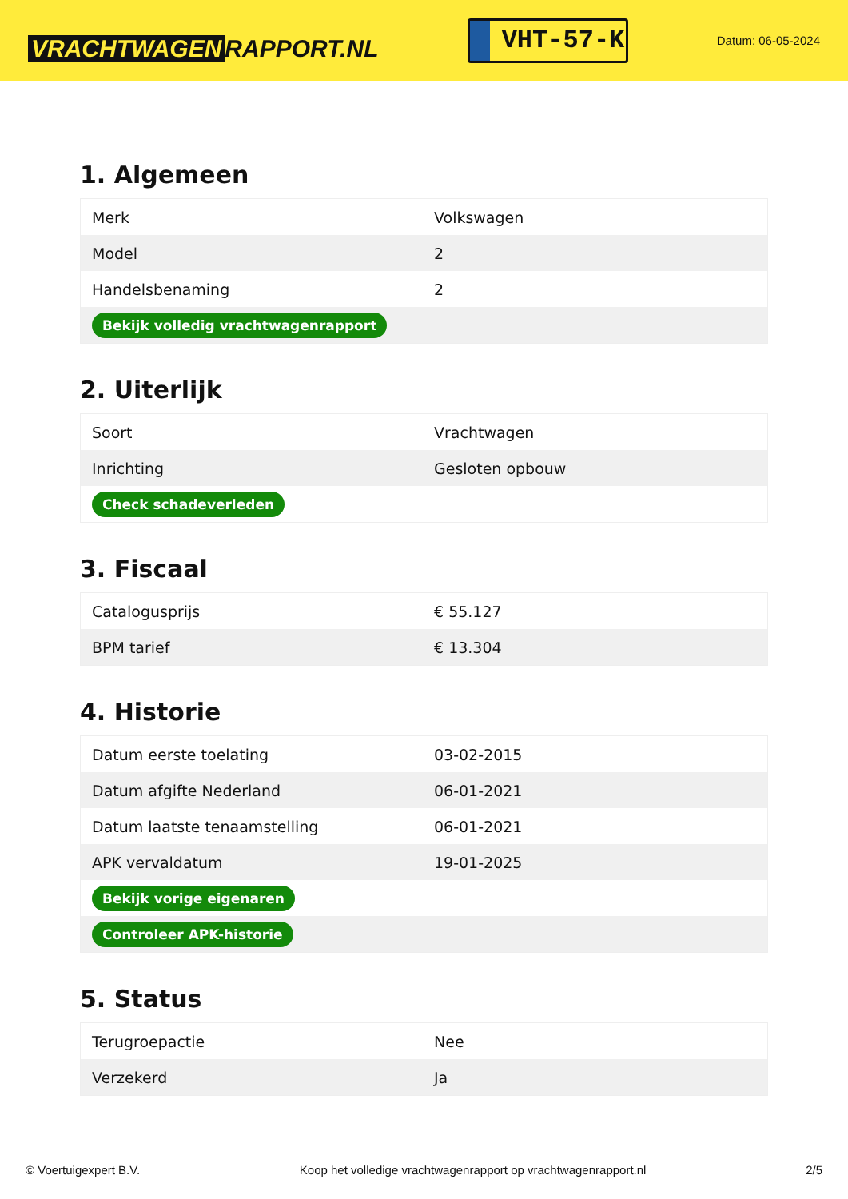VRACHTWAGEN RAPPORT.NL
VHT-57-K
Datum: 06-05-2024
1. Algemeen
| Merk | Volkswagen |
| Model | 2 |
| Handelsbenaming | 2 |
| Bekijk volledig vrachtwagenrapport | |
2. Uiterlijk
| Soort | Vrachtwagen |
| Inrichting | Gesloten opbouw |
| Check schadeverleden | |
3. Fiscaal
| Catalogusprijs | € 55.127 |
| BPM tarief | € 13.304 |
4. Historie
| Datum eerste toelating | 03-02-2015 |
| Datum afgifte Nederland | 06-01-2021 |
| Datum laatste tenaamstelling | 06-01-2021 |
| APK vervaldatum | 19-01-2025 |
| Bekijk vorige eigenaren | |
| Controleer APK-historie | |
5. Status
| Terugroepactie | Nee |
| Verzekerd | Ja |
© Voertuigexpert B.V. Koop het volledige vrachtwagenrapport op vrachtwagenrapport.nl 2/5